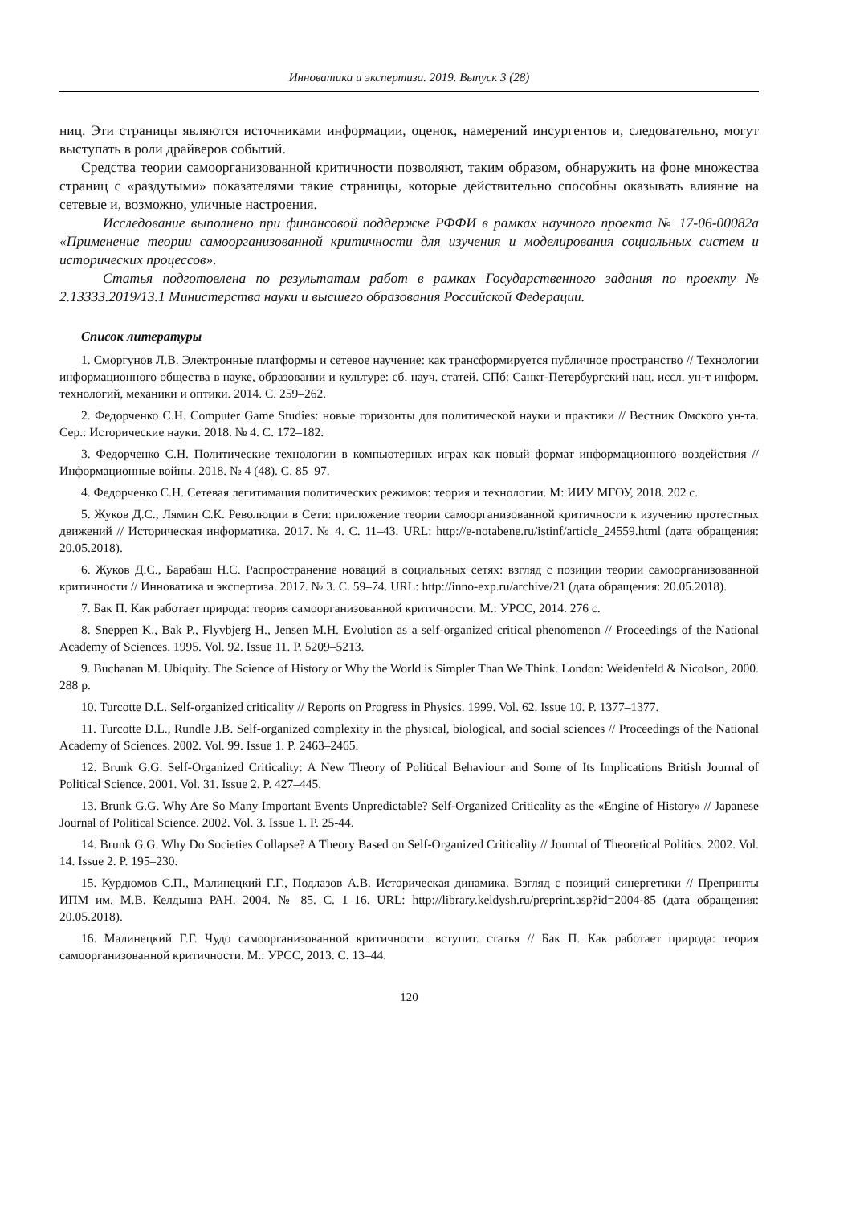Инноватика и экспертиза. 2019. Выпуск 3 (28)
ниц. Эти страницы являются источниками информации, оценок, намерений инсургентов и, следовательно, могут выступать в роли драйверов событий.
Средства теории самоорганизованной критичности позволяют, таким образом, обнаружить на фоне множества страниц с «раздутыми» показателями такие страницы, которые действительно способны оказывать влияние на сетевые и, возможно, уличные настроения.
Исследование выполнено при финансовой поддержке РФФИ в рамках научного проекта № 17-06-00082а «Применение теории самоорганизованной критичности для изучения и моделирования социальных систем и исторических процессов».
Статья подготовлена по результатам работ в рамках Государственного задания по проекту № 2.13333.2019/13.1 Министерства науки и высшего образования Российской Федерации.
Список литературы
1. Сморгунов Л.В. Электронные платформы и сетевое научение: как трансформируется публичное пространство // Технологии информационного общества в науке, образовании и культуре: сб. науч. статей. СПб: Санкт-Петербургский нац. иссл. ун-т информ. технологий, механики и оптики. 2014. С. 259–262.
2. Федорченко С.Н. Computer Game Studies: новые горизонты для политической науки и практики // Вестник Омского ун-та. Сер.: Исторические науки. 2018. № 4. С. 172–182.
3. Федорченко С.Н. Политические технологии в компьютерных играх как новый формат информационного воздействия // Информационные войны. 2018. № 4 (48). С. 85–97.
4. Федорченко С.Н. Сетевая легитимация политических режимов: теория и технологии. М: ИИУ МГОУ, 2018. 202 с.
5. Жуков Д.С., Лямин С.К. Революции в Сети: приложение теории самоорганизованной критичности к изучению протестных движений // Историческая информатика. 2017. № 4. С. 11–43. URL: http://e-notabene.ru/istinf/article_24559.html (дата обращения: 20.05.2018).
6. Жуков Д.С., Барабаш Н.С. Распространение новаций в социальных сетях: взгляд с позиции теории самоорганизованной критичности // Инноватика и экспертиза. 2017. № 3. С. 59–74. URL: http://inno-exp.ru/archive/21 (дата обращения: 20.05.2018).
7. Бак П. Как работает природа: теория самоорганизованной критичности. М.: УРСС, 2014. 276 с.
8. Sneppen K., Bak P., Flyvbjerg H., Jensen M.H. Evolution as a self-organized critical phenomenon // Proceedings of the National Academy of Sciences. 1995. Vol. 92. Issue 11. P. 5209–5213.
9. Buchanan M. Ubiquity. The Science of History or Why the World is Simpler Than We Think. London: Weidenfeld & Nicolson, 2000. 288 p.
10. Turcotte D.L. Self-organized criticality // Reports on Progress in Physics. 1999. Vol. 62. Issue 10. P. 1377–1377.
11. Turcotte D.L., Rundle J.B. Self-organized complexity in the physical, biological, and social sciences // Proceedings of the National Academy of Sciences. 2002. Vol. 99. Issue 1. P. 2463–2465.
12. Brunk G.G. Self-Organized Criticality: A New Theory of Political Behaviour and Some of Its Implications British Journal of Political Science. 2001. Vol. 31. Issue 2. P. 427–445.
13. Brunk G.G. Why Are So Many Important Events Unpredictable? Self-Organized Criticality as the «Engine of History» // Japanese Journal of Political Science. 2002. Vol. 3. Issue 1. P. 25-44.
14. Brunk G.G. Why Do Societies Collapse? A Theory Based on Self-Organized Criticality // Journal of Theoretical Politics. 2002. Vol. 14. Issue 2. P. 195–230.
15. Курдюмов С.П., Малинецкий Г.Г., Подлазов А.В. Историческая динамика. Взгляд с позиций синергетики // Препринты ИПМ им. М.В. Келдыша РАН. 2004. № 85. С. 1–16. URL: http://library.keldysh.ru/preprint.asp?id=2004-85 (дата обращения: 20.05.2018).
16. Малинецкий Г.Г. Чудо самоорганизованной критичности: вступит. статья // Бак П. Как работает природа: теория самоорганизованной критичности. М.: УРСС, 2013. С. 13–44.
120